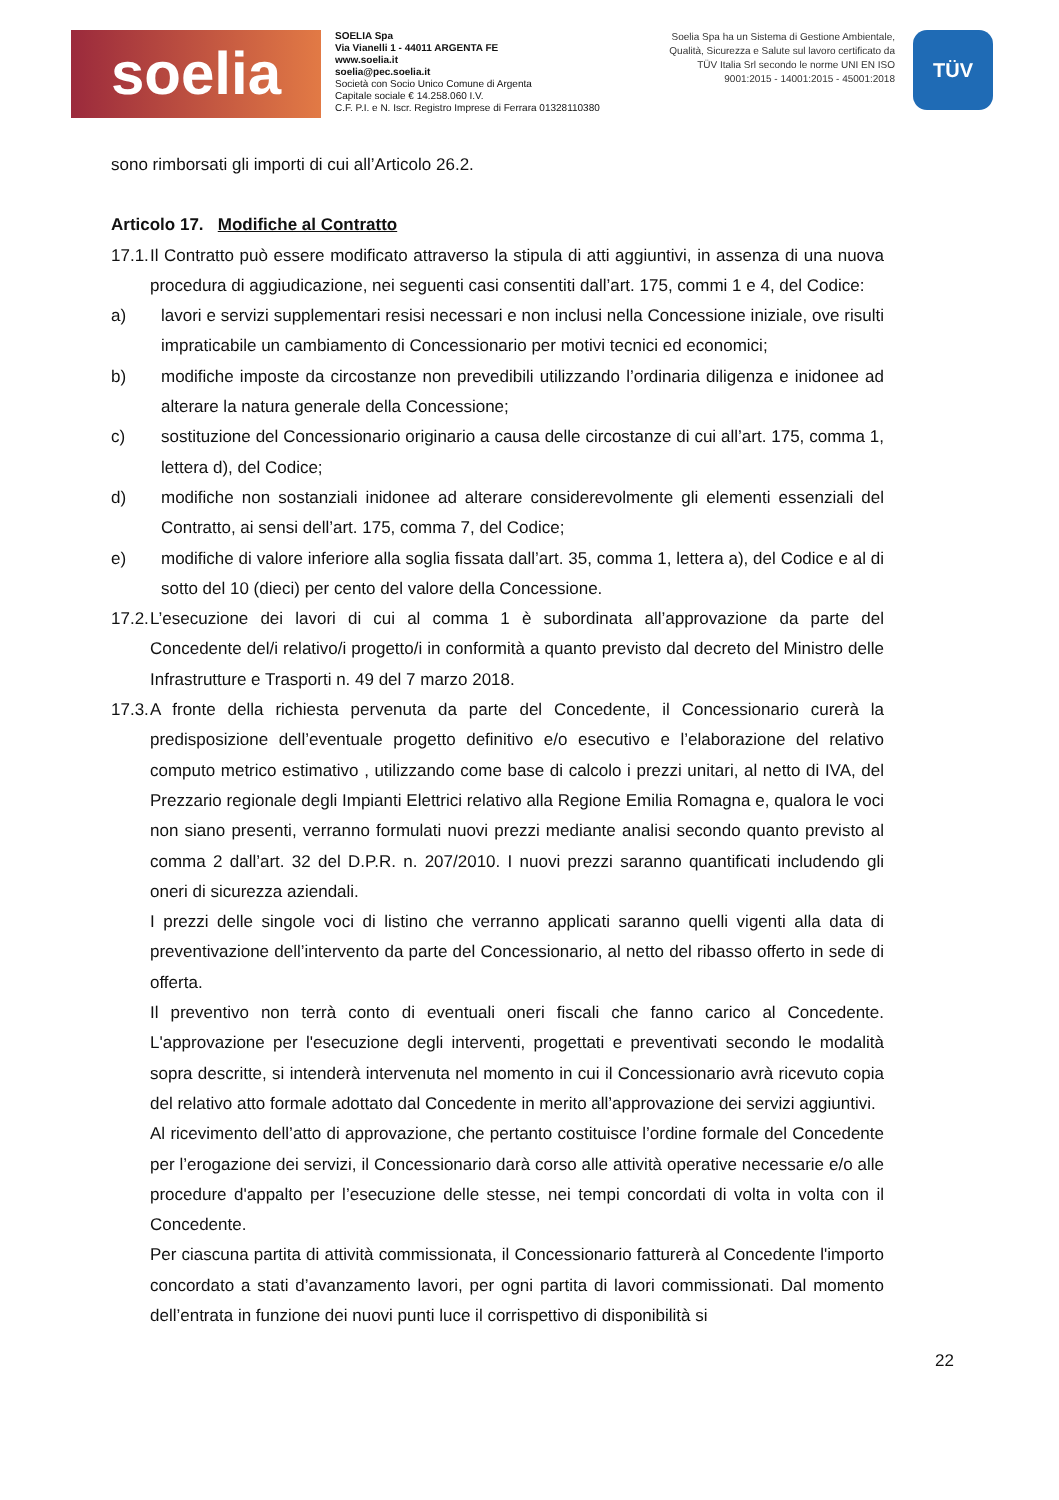soelia
SOELIA Spa
Via Vianelli 1 - 44011 ARGENTA FE
www.soelia.it
soelia@pec.soelia.it
Società con Socio Unico Comune di Argenta
Capitale sociale € 14.258.060 I.V.
C.F. P.I. e N. Iscr. Registro Imprese di Ferrara 01328110380
Soelia Spa ha un Sistema di Gestione Ambientale, Qualità, Sicurezza e Salute sul lavoro certificato da TÜV Italia Srl secondo le norme UNI EN ISO 9001:2015 - 14001:2015 - 45001:2018
TÜV
sono rimborsati gli importi di cui all’Articolo 26.2.
Articolo 17. Modifiche al Contratto
17.1.
Il Contratto può essere modificato attraverso la stipula di atti aggiuntivi, in assenza di una nuova procedura di aggiudicazione, nei seguenti casi consentiti dall’art. 175, commi 1 e 4, del Codice:
a) lavori e servizi supplementari resisi necessari e non inclusi nella Concessione iniziale, ove risulti impraticabile un cambiamento di Concessionario per motivi tecnici ed economici;
b) modifiche imposte da circostanze non prevedibili utilizzando l’ordinaria diligenza e inidonee ad alterare la natura generale della Concessione;
c) sostituzione del Concessionario originario a causa delle circostanze di cui all’art. 175, comma 1, lettera d), del Codice;
d) modifiche non sostanziali inidonee ad alterare considerevolmente gli elementi essenziali del Contratto, ai sensi dell’art. 175, comma 7, del Codice;
e) modifiche di valore inferiore alla soglia fissata dall’art. 35, comma 1, lettera a), del Codice e al di sotto del 10 (dieci) per cento del valore della Concessione.
17.2.
L’esecuzione dei lavori di cui al comma 1 è subordinata all’approvazione da parte del Concedente del/i relativo/i progetto/i in conformità a quanto previsto dal decreto del Ministro delle Infrastrutture e Trasporti n. 49 del 7 marzo 2018.
17.3.
A fronte della richiesta pervenuta da parte del Concedente, il Concessionario curerà la predisposizione dell’eventuale progetto definitivo e/o esecutivo e l’elaborazione del relativo computo metrico estimativo , utilizzando come base di calcolo i prezzi unitari, al netto di IVA, del Prezzario regionale degli Impianti Elettrici relativo alla Regione Emilia Romagna e, qualora le voci non siano presenti, verranno formulati nuovi prezzi mediante analisi secondo quanto previsto al comma 2 dall’art. 32 del D.P.R. n. 207/2010. I nuovi prezzi saranno quantificati includendo gli oneri di sicurezza aziendali.
I prezzi delle singole voci di listino che verranno applicati saranno quelli vigenti alla data di preventivazione dell’intervento da parte del Concessionario, al netto del ribasso offerto in sede di offerta.
Il preventivo non terrà conto di eventuali oneri fiscali che fanno carico al Concedente. L'approvazione per l'esecuzione degli interventi, progettati e preventivati secondo le modalità sopra descritte, si intenderà intervenuta nel momento in cui il Concessionario avrà ricevuto copia del relativo atto formale adottato dal Concedente in merito all’approvazione dei servizi aggiuntivi.
Al ricevimento dell’atto di approvazione, che pertanto costituisce l’ordine formale del Concedente per l’erogazione dei servizi, il Concessionario darà corso alle attività operative necessarie e/o alle procedure d'appalto per l’esecuzione delle stesse, nei tempi concordati di volta in volta con il Concedente.
Per ciascuna partita di attività commissionata, il Concessionario fatturerà al Concedente l'importo concordato a stati d’avanzamento lavori, per ogni partita di lavori commissionati. Dal momento dell’entrata in funzione dei nuovi punti luce il corrispettivo di disponibilità si
22